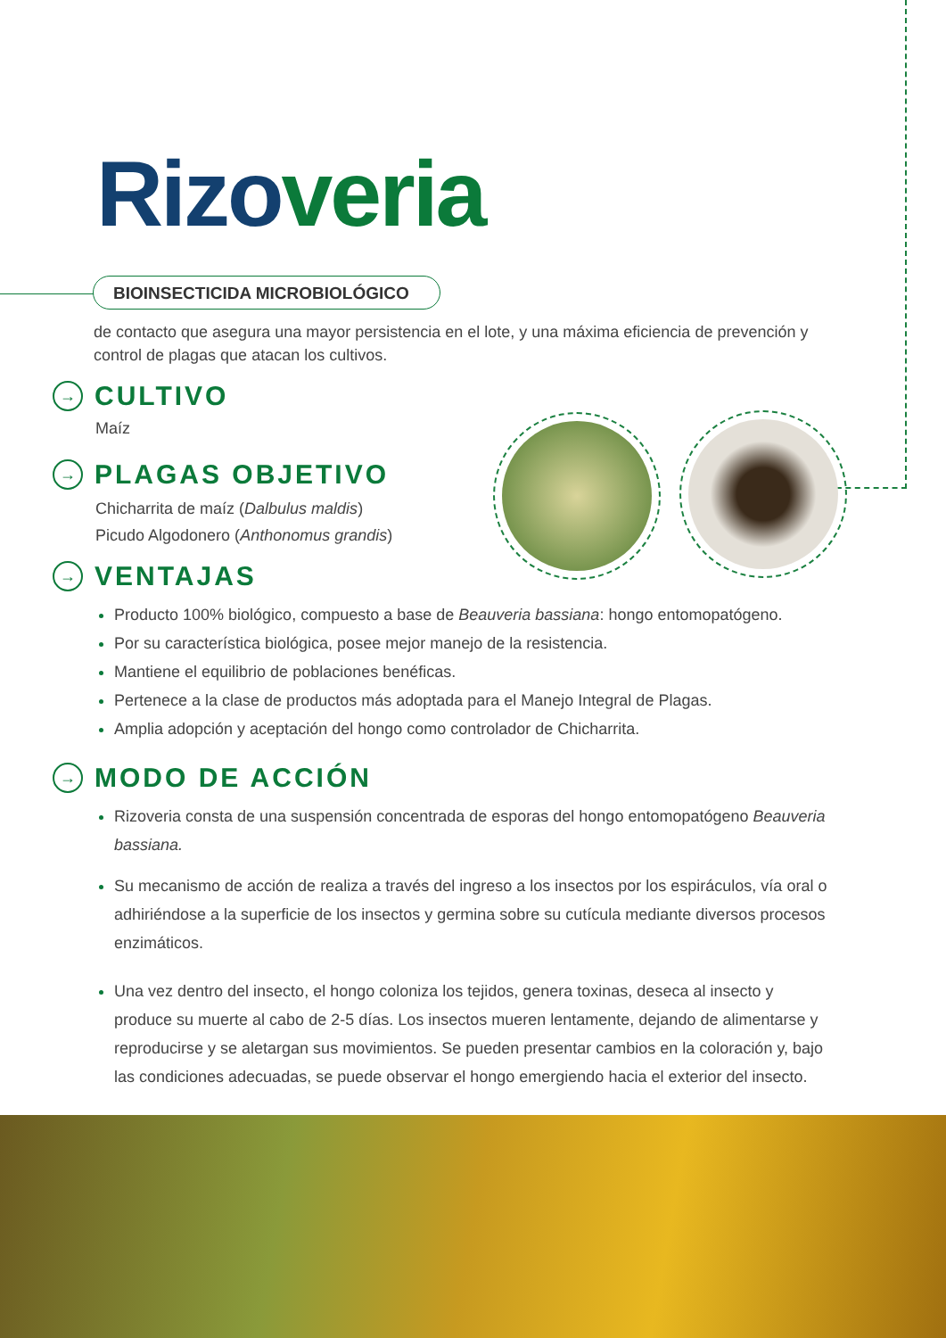Rizo veria
BIOINSECTICIDA MICROBIOLÓGICO
de contacto que asegura una mayor persistencia en el lote, y una máxima eficiencia de prevención y control de plagas que atacan los cultivos.
→ CULTIVO
Maíz
→ PLAGAS OBJETIVO
Chicharrita de maíz (Dalbulus maldis)
Picudo Algodonero (Anthonomus grandis)
→ VENTAJAS
Producto 100% biológico, compuesto a base de Beauveria bassiana: hongo entomopatógeno.
Por su característica biológica, posee mejor manejo de la resistencia.
Mantiene el equilibrio de poblaciones benéficas.
Pertenece a la clase de productos más adoptada para el Manejo Integral de Plagas.
Amplia adopción y aceptación del hongo como controlador de Chicharrita.
→ MODO DE ACCIÓN
Rizoveria consta de una suspensión concentrada de esporas del hongo entomopatógeno Beauveria bassiana.
Su mecanismo de acción de realiza a través del ingreso a los insectos por los espiráculos, vía oral o adhiriéndose a la superficie de los insectos y germina sobre su cutícula mediante diversos procesos enzimáticos.
Una vez dentro del insecto, el hongo coloniza los tejidos, genera toxinas, deseca al insecto y produce su muerte al cabo de 2-5 días. Los insectos mueren lentamente, dejando de alimentarse y reproducirse y se aletargan sus movimientos. Se pueden presentar cambios en la coloración y, bajo las condiciones adecuadas, se puede observar el hongo emergiendo hacia el exterior del insecto.